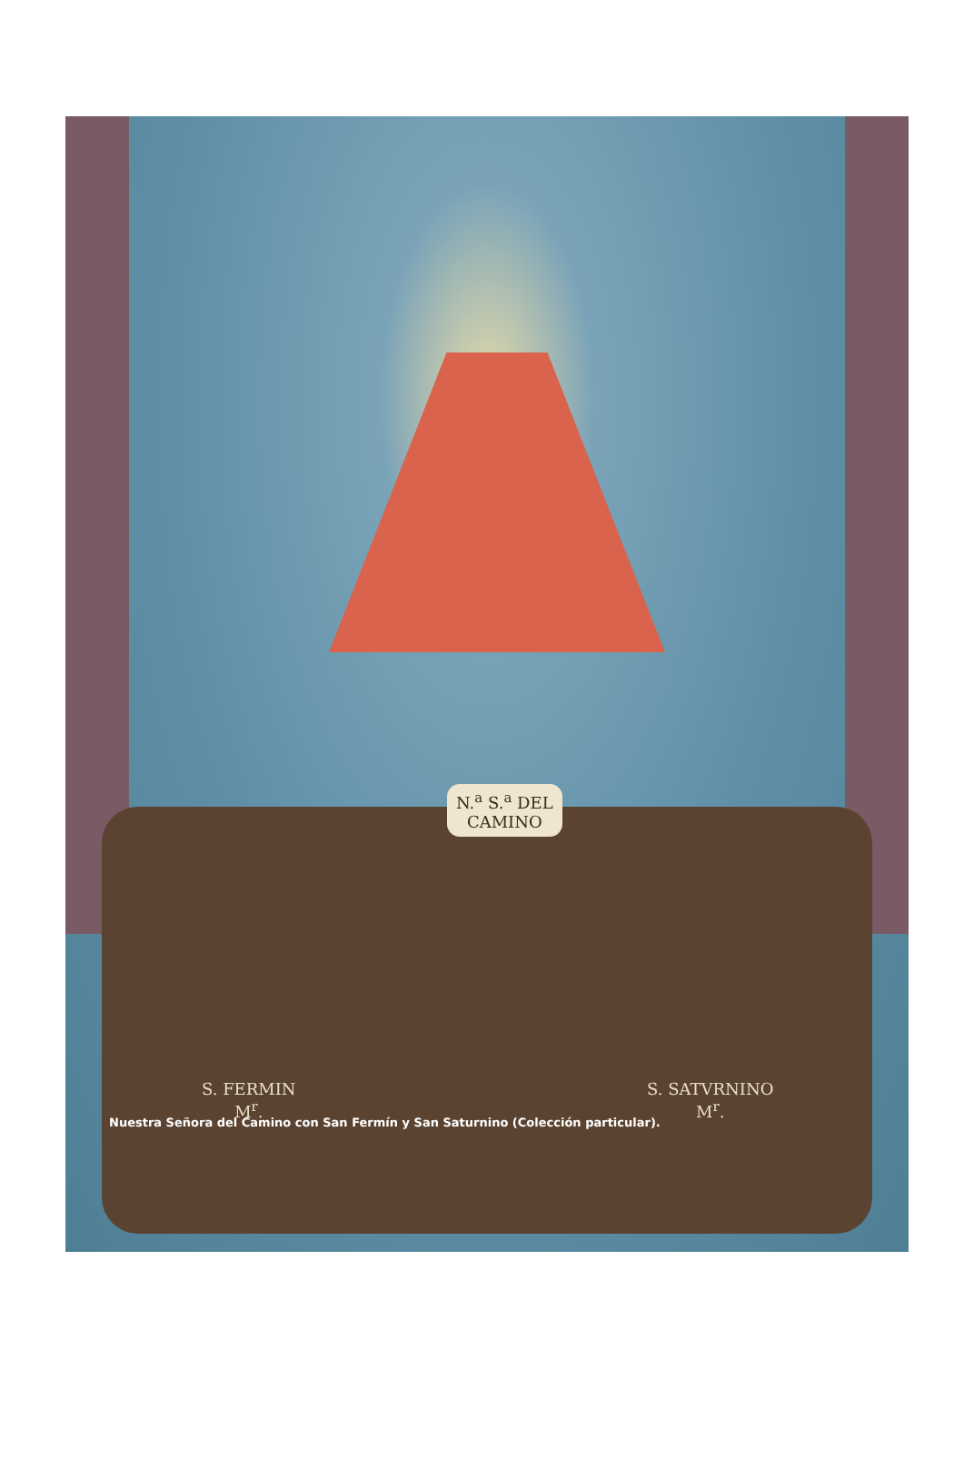N.<sup>a</sup> S.<sup>a</sup> DEL
CAMINO
S. FERMIN
M<sup>r</sup>.
S. SATVRNINO
M<sup>r</sup>.
Nuestra Señora del Camino con San Fermín y San Saturnino (Colección particular).